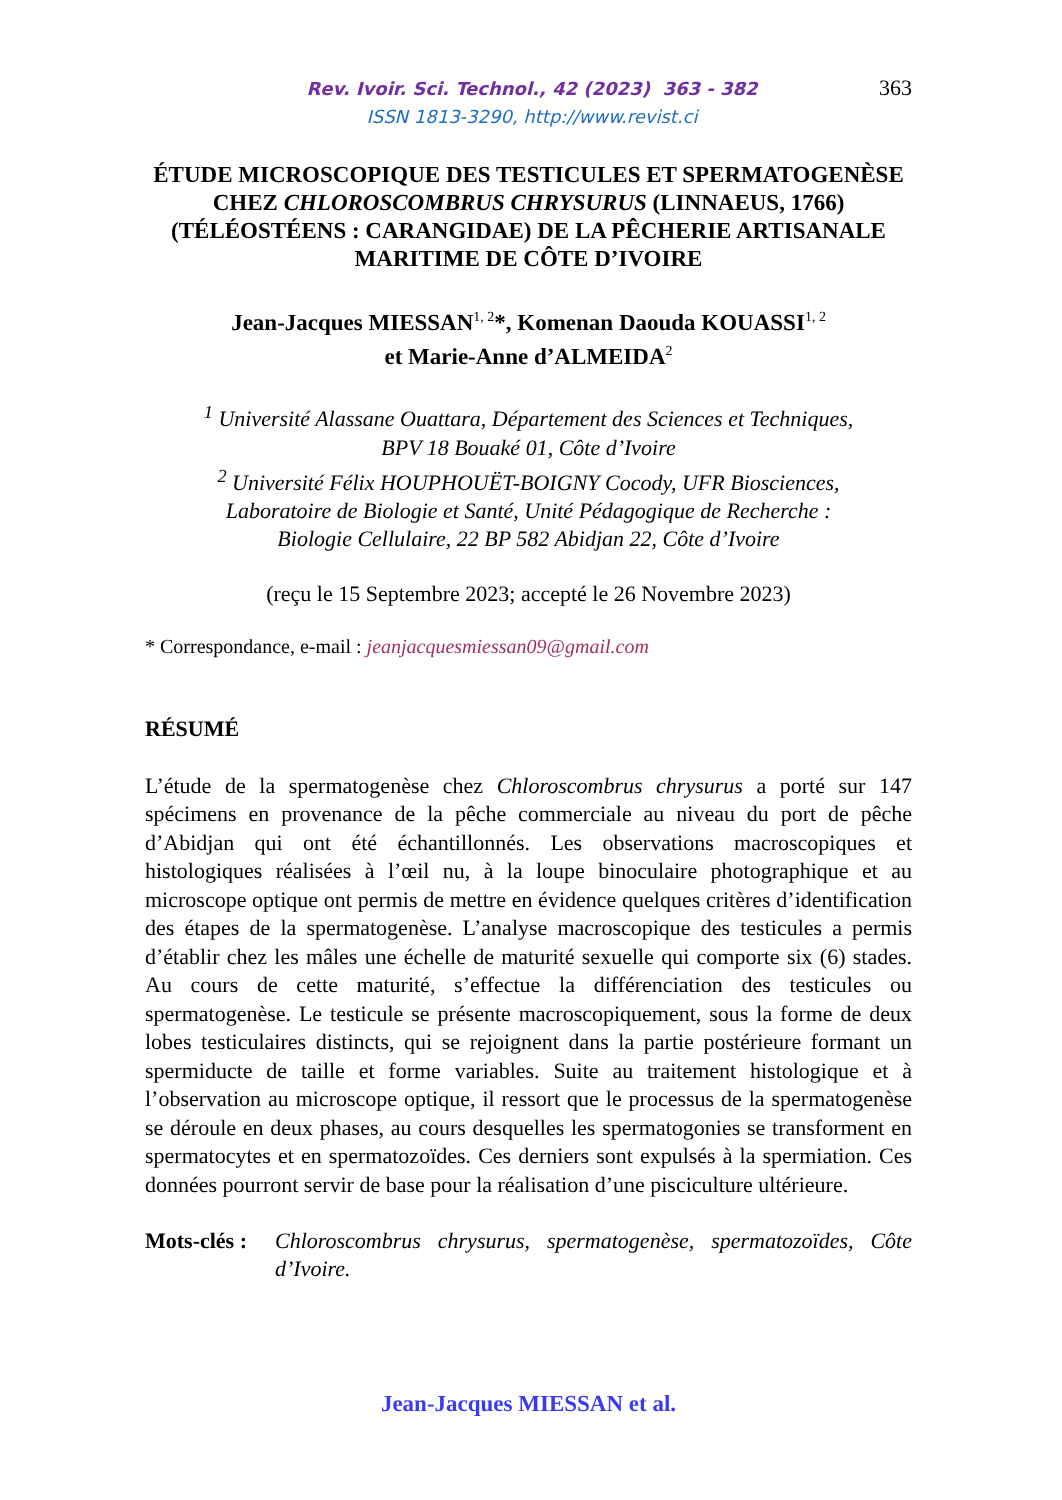Rev. Ivoir. Sci. Technol., 42 (2023) 363 - 382
ISSN 1813-3290, http://www.revist.ci
363
ÉTUDE MICROSCOPIQUE DES TESTICULES ET SPERMATOGENÈSE CHEZ CHLOROSCOMBRUS CHRYSURUS (LINNAEUS, 1766) (TÉLÉOSTÉENS : CARANGIDAE) DE LA PÊCHERIE ARTISANALE MARITIME DE CÔTE D’IVOIRE
Jean-Jacques MIESSAN<sup>1, 2</sup>*, Komenan Daouda KOUASSI<sup>1, 2</sup>
et Marie-Anne d’ALMEIDA<sup>2</sup>
<sup>1</sup> Université Alassane Ouattara, Département des Sciences et Techniques,
BPV 18 Bouaké 01, Côte d’Ivoire
<sup>2</sup> Université Félix HOUPHOUËT-BOIGNY Cocody, UFR Biosciences,
Laboratoire de Biologie et Santé, Unité Pédagogique de Recherche :
Biologie Cellulaire, 22 BP 582 Abidjan 22, Côte d’Ivoire
(reçu le 15 Septembre 2023; accepté le 26 Novembre 2023)
* Correspondance, e-mail : jeanjacquesmiessan09@gmail.com
RÉSUMÉ
L’étude de la spermatogenèse chez Chloroscombrus chrysurus a porté sur 147 spécimens en provenance de la pêche commerciale au niveau du port de pêche d’Abidjan qui ont été échantillonnés. Les observations macroscopiques et histologiques réalisées à l’œil nu, à la loupe binoculaire photographique et au microscope optique ont permis de mettre en évidence quelques critères d’identification des étapes de la spermatogenèse. L’analyse macroscopique des testicules a permis d’établir chez les mâles une échelle de maturité sexuelle qui comporte six (6) stades. Au cours de cette maturité, s’effectue la différenciation des testicules ou spermatogenèse. Le testicule se présente macroscopiquement, sous la forme de deux lobes testiculaires distincts, qui se rejoignent dans la partie postérieure formant un spermiducte de taille et forme variables. Suite au traitement histologique et à l’observation au microscope optique, il ressort que le processus de la spermatogenèse se déroule en deux phases, au cours desquelles les spermatogonies se transforment en spermatocytes et en spermatozoïdes. Ces derniers sont expulsés à la spermiation. Ces données pourront servir de base pour la réalisation d’une pisciculture ultérieure.
Mots-clés : Chloroscombrus chrysurus, spermatogenèse, spermatozoïdes, Côte d’Ivoire.
Jean-Jacques MIESSAN et al.